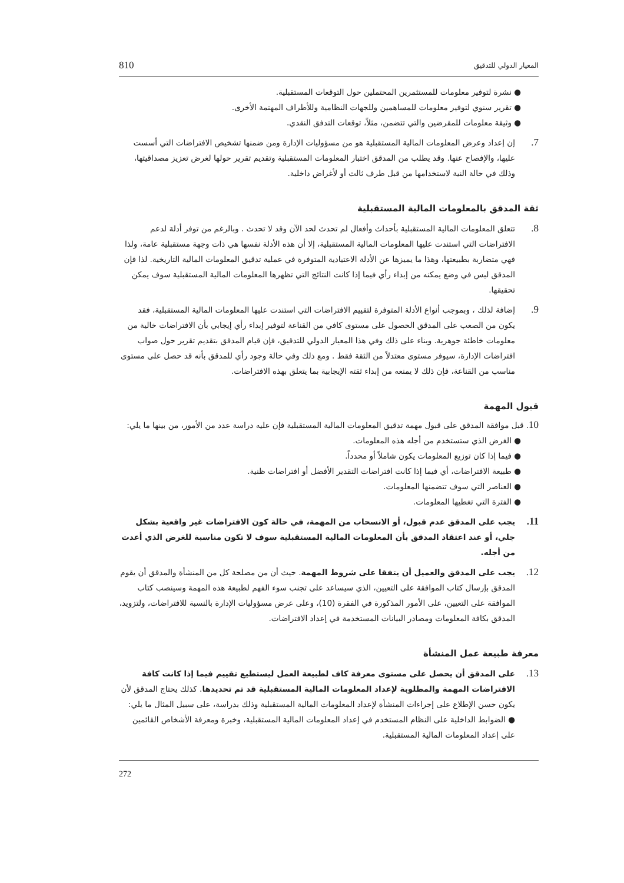المعيار الدولي للتدقيق 810
● نشرة لتوفير معلومات للمستثمرين المحتملين حول التوقعات المستقبلية.
● تقرير سنوي لتوفير معلومات للمساهمين وللجهات النظامية وللأطراف المهتمة الأخرى.
● وثيقة معلومات للمقرضين والتي تتضمن، مثلاً، توقعات التدفق النقدي.
7.
إن إعداد وعرض المعلومات المالية المستقبلية هو من مسؤوليات الإدارة ومن ضمنها تشخيص الافتراضات التي أسست عليها، والإفصاح عنها. وقد يطلب من المدقق اختبار المعلومات المستقبلية وتقديم تقرير حولها لغرض تعزيز مصداقيتها، وذلك في حالة النية لاستخدامها من قبل طرف ثالث أو لأغراض داخلية.
ثقة المدقق بالمعلومات المالية المستقبلية
8.
تتعلق المعلومات المالية المستقبلية بأحداث وأفعال لم تحدث لحد الآن وقد لا تحدث . وبالرغم من توفر أدلة لدعم الافتراضات التي استندت عليها المعلومات المالية المستقبلية، إلا أن هذه الأدلة نفسها هي ذات وجهة مستقبلية عامة، ولذا فهي متضاربة بطبيعتها، وهذا ما يميزها عن الأدلة الاعتيادية المتوفرة في عملية تدقيق المعلومات المالية التاريخية. لذا فإن المدقق ليس في وضع يمكنه من إبداء رأي فيما إذا كانت النتائج التي تظهرها المعلومات المالية المستقبلية سوف يمكن تحقيقها.
9.
إضافة لذلك ، وبموجب أنواع الأدلة المتوفرة لتقييم الافتراضات التي استندت عليها المعلومات المالية المستقبلية، فقد يكون من الصعب على المدقق الحصول على مستوى كافي من القناعة لتوفير إبداء رأي إيجابي بأن الافتراضات خالية من معلومات خاطئة جوهرية. وبناء على ذلك وفي هذا المعيار الدولي للتدقيق، فإن قيام المدقق بتقديم تقرير حول صواب افتراضات الإدارة، سيوفر مستوى معتدلاً من الثقة فقط . ومع ذلك وفي حالة وجود رأي للمدقق بأنه قد حصل على مستوى مناسب من القناعة، فإن ذلك لا يمنعه من إبداء ثقته الإيجابية بما يتعلق بهذه الافتراضات.
قبول المهمة
10. قبل موافقة المدقق على قبول مهمة تدقيق المعلومات المالية المستقبلية فإن عليه دراسة عدد من الأمور، من بينها ما يلي:
● الغرض الذي ستستخدم من أجله هذه المعلومات.
● فيما إذا كان توزيع المعلومات يكون شاملاً أو محدداً.
● طبيعة الافتراضات، أي فيما إذا كانت افتراضات التقدير الأفضل أو افتراضات ظنية.
● العناصر التي سوف تتضمنها المعلومات.
● الفترة التي تغطيها المعلومات.
11.
يجب على المدقق عدم قبول، أو الانسحاب من المهمة، في حالة كون الافتراضات غير واقعية بشكل جلي، أو عند اعتقاد المدقق بأن المعلومات المالية المستقبلية سوف لا تكون مناسبة للغرض الذي أعدت من أجله.
12.
يجب على المدقق والعميل أن يتفقا على شروط المهمة. حيث أن من مصلحة كل من المنشأة والمدقق أن يقوم المدقق بإرسال كتاب الموافقة على التعيين، الذي سيساعد على تجنب سوء الفهم لطبيعة هذه المهمة وسينصب كتاب الموافقة على التعيين، على الأمور المذكورة في الفقرة (10)، وعلى عرض مسؤوليات الإدارة بالنسبة للافتراضات، ولتزويد، المدقق بكافة المعلومات ومصادر البيانات المستخدمة في إعداد الافتراضات.
معرفة طبيعة عمل المنشأة
13.
على المدقق أن يحصل على مستوى معرفة كاف لطبيعة العمل ليستطيع تقييم فيما إذا كانت كافة الافتراضات المهمة والمطلوبة لإعداد المعلومات المالية المستقبلية قد تم تحديدها. كذلك يحتاج المدقق لأن يكون حسن الإطلاع على إجراءات المنشأة لإعداد المعلومات المالية المستقبلية وذلك بدراسة، على سبيل المثال ما يلي:
● الضوابط الداخلية على النظام المستخدم في إعداد المعلومات المالية المستقبلية، وخبرة ومعرفة الأشخاص القائمين على إعداد المعلومات المالية المستقبلية.
272